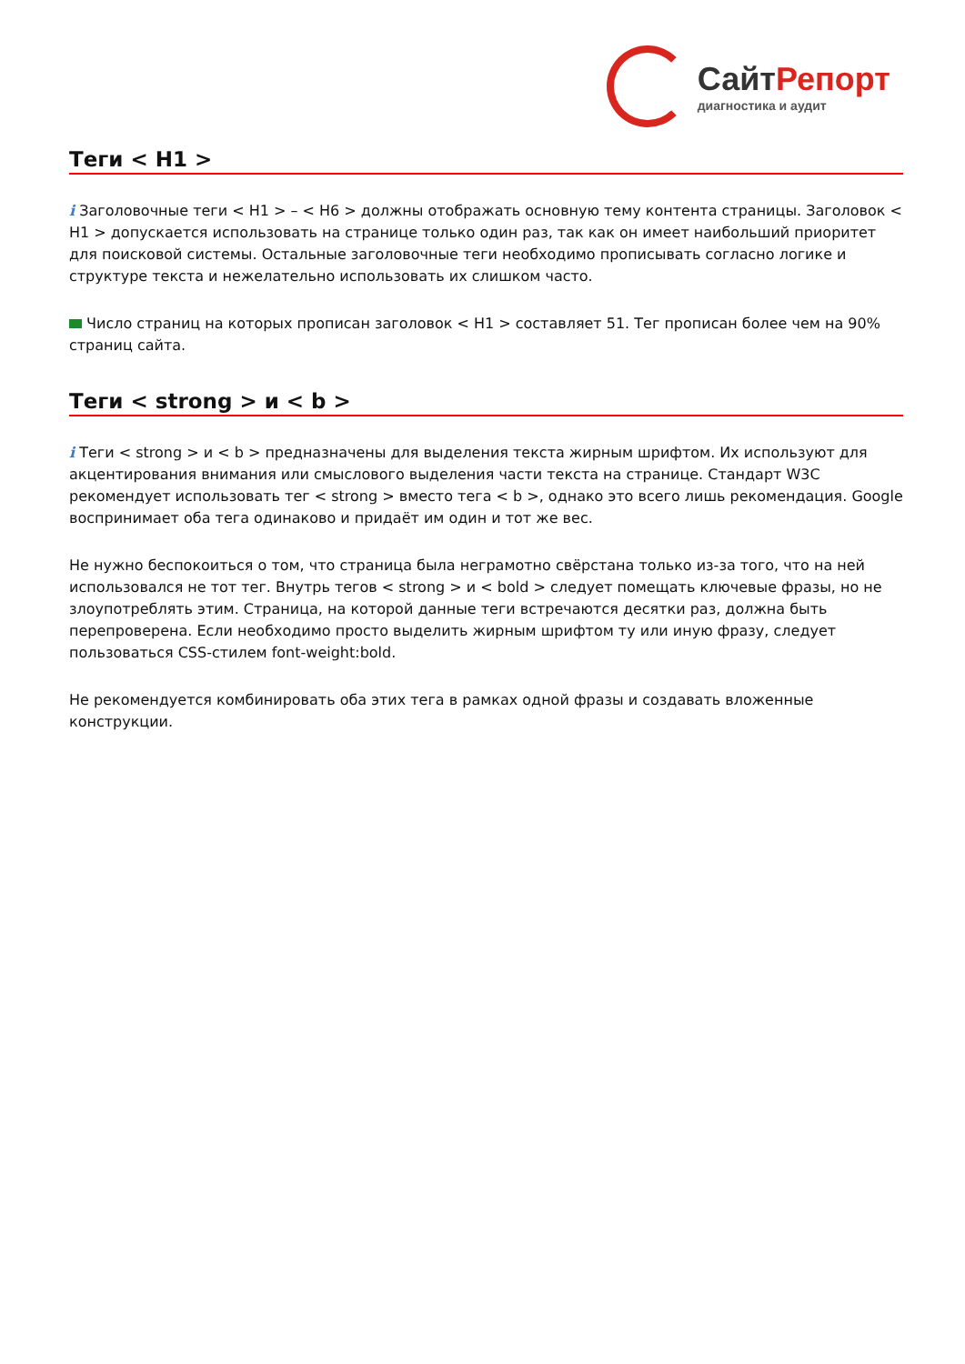СайтРепорт
диагностика и аудит
Теги < H1 >
i Заголовочные теги < H1 > – < H6 > должны отображать основную тему контента страницы. Заголовок < H1 > допускается использовать на странице только один раз, так как он имеет наибольший приоритет для поисковой системы. Остальные заголовочные теги необходимо прописывать согласно логике и структуре текста и нежелательно использовать их слишком часто.
Число страниц на которых прописан заголовок < H1 > составляет 51. Тег прописан более чем на 90% страниц сайта.
Теги < strong > и < b >
i Теги < strong > и < b > предназначены для выделения текста жирным шрифтом. Их используют для акцентирования внимания или смыслового выделения части текста на странице. Стандарт W3C рекомендует использовать тег < strong > вместо тега < b >, однако это всего лишь рекомендация. Google воспринимает оба тега одинаково и придаёт им один и тот же вес.
Не нужно беспокоиться о том, что страница была неграмотно свёрстана только из-за того, что на ней использовался не тот тег. Внутрь тегов < strong > и < bold > следует помещать ключевые фразы, но не злоупотреблять этим. Страница, на которой данные теги встречаются десятки раз, должна быть перепроверена. Если необходимо просто выделить жирным шрифтом ту или иную фразу, следует пользоваться CSS-стилем font-weight:bold.
Не рекомендуется комбинировать оба этих тега в рамках одной фразы и создавать вложенные конструкции.